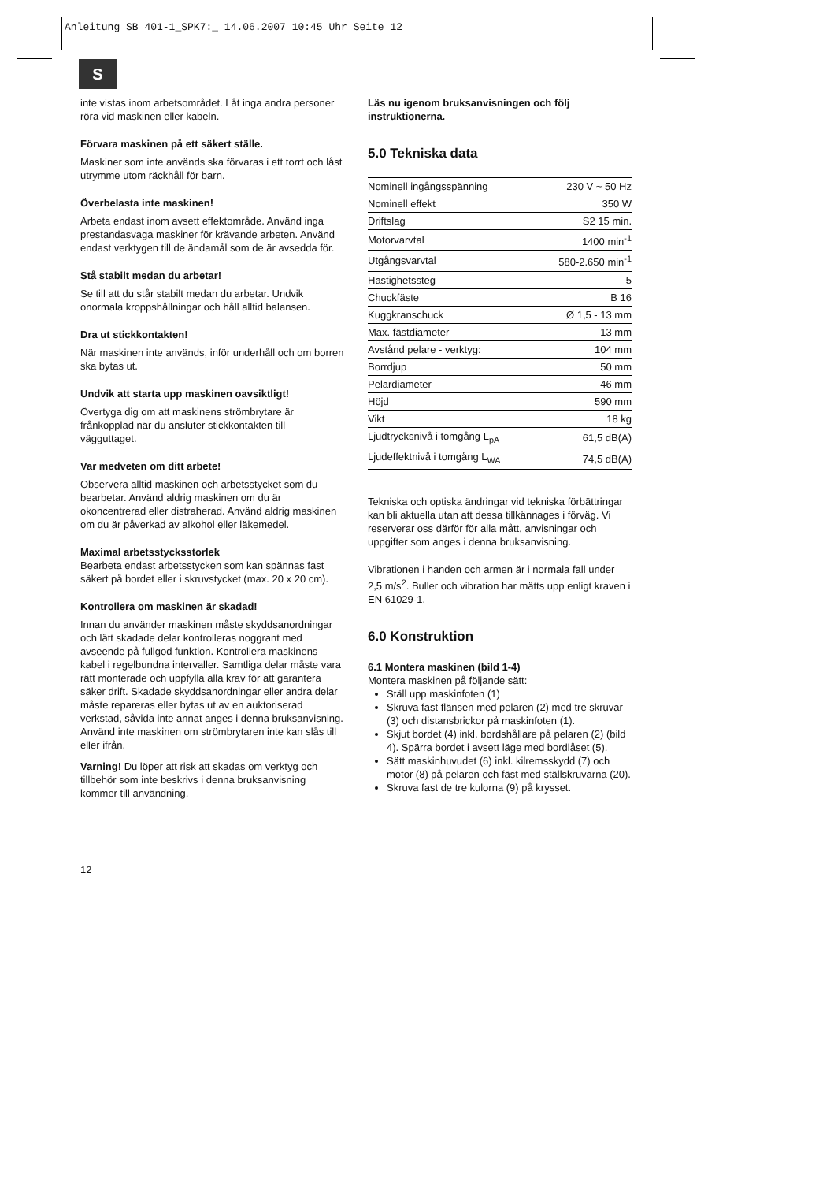Anleitung SB 401-1_SPK7:_ 14.06.2007 10:45 Uhr Seite 12
S
inte vistas inom arbetsområdet. Låt inga andra personer röra vid maskinen eller kabeln.
Förvara maskinen på ett säkert ställe.
Maskiner som inte används ska förvaras i ett torrt och låst utrymme utom räckhåll för barn.
Överbelasta inte maskinen!
Arbeta endast inom avsett effektområde. Använd inga prestandasvaga maskiner för krävande arbeten. Använd endast verktygen till de ändamål som de är avsedda för.
Stå stabilt medan du arbetar!
Se till att du står stabilt medan du arbetar. Undvik onormala kroppshållningar och håll alltid balansen.
Dra ut stickkontakten!
När maskinen inte används, inför underhåll och om borren ska bytas ut.
Undvik att starta upp maskinen oavsiktligt!
Övertyga dig om att maskinens strömbrytare är frånkopplad när du ansluter stickkontakten till vägguttaget.
Var medveten om ditt arbete!
Observera alltid maskinen och arbetsstycket som du bearbetar. Använd aldrig maskinen om du är okoncentrerad eller distraherad. Använd aldrig maskinen om du är påverkad av alkohol eller läkemedel.
Maximal arbetsstycksstorlek
Bearbeta endast arbetsstycken som kan spännas fast säkert på bordet eller i skruvstycket (max. 20 x 20 cm).
Kontrollera om maskinen är skadad!
Innan du använder maskinen måste skyddsanordningar och lätt skadade delar kontrolleras noggrant med avseende på fullgod funktion. Kontrollera maskinens kabel i regelbundna intervaller. Samtliga delar måste vara rätt monterade och uppfylla alla krav för att garantera säker drift. Skadade skyddsanordningar eller andra delar måste repareras eller bytas ut av en auktoriserad verkstad, såvida inte annat anges i denna bruksanvisning. Använd inte maskinen om strömbrytaren inte kan slås till eller ifrån.
Varning! Du löper att risk att skadas om verktyg och tillbehör som inte beskrivs i denna bruksanvisning kommer till användning.
Läs nu igenom bruksanvisningen och följ instruktionerna.
5.0 Tekniska data
| Nominell ingångsspänning | 230 V ~ 50 Hz |
| Nominell effekt | 350 W |
| Driftslag | S2 15 min. |
| Motorvarvtal | 1400 min<sup>-1</sup> |
| Utgångsvarvtal | 580-2.650 min<sup>-1</sup> |
| Hastighetssteg | 5 |
| Chuckfäste | B 16 |
| Kuggkranschuck | Ø 1,5 - 13 mm |
| Max. fästdiameter | 13 mm |
| Avstånd pelare - verktyg: | 104 mm |
| Borrdjup | 50 mm |
| Pelardiameter | 46 mm |
| Höjd | 590 mm |
| Vikt | 18 kg |
| Ljudtrycksnivå i tomgång L<sub>pA</sub> | 61,5 dB(A) |
| Ljudeffektnivå i tomgång L<sub>WA</sub> | 74,5 dB(A) |
Tekniska och optiska ändringar vid tekniska förbättringar kan bli aktuella utan att dessa tillkännages i förväg. Vi reserverar oss därför för alla mått, anvisningar och uppgifter som anges i denna bruksanvisning.
Vibrationen i handen och armen är i normala fall under 2,5 m/s<sup>2</sup>. Buller och vibration har mätts upp enligt kraven i EN 61029-1.
6.0 Konstruktion
6.1 Montera maskinen (bild 1-4)
Montera maskinen på följande sätt:
Ställ upp maskinfoten (1)
Skruva fast flänsen med pelaren (2) med tre skruvar (3) och distansbrickor på maskinfoten (1).
Skjut bordet (4) inkl. bordshållare på pelaren (2) (bild 4). Spärra bordet i avsett läge med bordlåset (5).
Sätt maskinhuvudet (6) inkl. kilremsskydd (7) och motor (8) på pelaren och fäst med ställskruvarna (20).
Skruva fast de tre kulorna (9) på krysset.
12